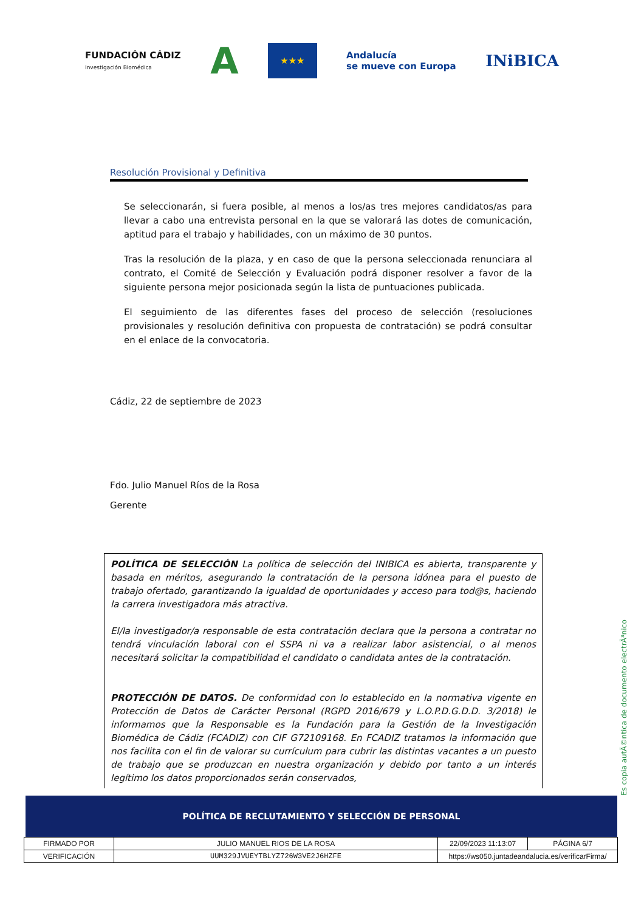FUNDACIÓN CÁDIZ
Investigación Biomédica A ★★★ Andalucía
se mueve con Europa INiBICA
Resolución Provisional y Definitiva
Se seleccionarán, si fuera posible, al menos a los/as tres mejores candidatos/as para llevar a cabo una entrevista personal en la que se valorará las dotes de comunicación, aptitud para el trabajo y habilidades, con un máximo de 30 puntos.
Tras la resolución de la plaza, y en caso de que la persona seleccionada renunciara al contrato, el Comité de Selección y Evaluación podrá disponer resolver a favor de la siguiente persona mejor posicionada según la lista de puntuaciones publicada.
El seguimiento de las diferentes fases del proceso de selección (resoluciones provisionales y resolución definitiva con propuesta de contratación) se podrá consultar en el enlace de la convocatoria.
Cádiz, 22 de septiembre de 2023
Fdo. Julio Manuel Ríos de la Rosa
Gerente
POLÍTICA DE SELECCIÓN La política de selección del INIBICA es abierta, transparente y basada en méritos, asegurando la contratación de la persona idónea para el puesto de trabajo ofertado, garantizando la igualdad de oportunidades y acceso para tod@s, haciendo la carrera investigadora más atractiva.
El/la investigador/a responsable de esta contratación declara que la persona a contratar no tendrá vinculación laboral con el SSPA ni va a realizar labor asistencial, o al menos necesitará solicitar la compatibilidad el candidato o candidata antes de la contratación.
PROTECCIÓN DE DATOS. De conformidad con lo establecido en la normativa vigente en Protección de Datos de Carácter Personal (RGPD 2016/679 y L.O.P.D.G.D.D. 3/2018) le informamos que la Responsable es la Fundación para la Gestión de la Investigación Biomédica de Cádiz (FCADIZ) con CIF G72109168. En FCADIZ tratamos la información que nos facilita con el fin de valorar su currículum para cubrir las distintas vacantes a un puesto de trabajo que se produzcan en nuestra organización y debido por tanto a un interés legítimo los datos proporcionados serán conservados,
Es copia autÃ©ntica de documento electrÃ³nico
POLÍTICA DE RECLUTAMIENTO Y SELECCIÓN DE PERSONAL
| FIRMADO POR | JULIO MANUEL RIOS DE LA ROSA | | 22/09/2023 11:13:07 | PÁGINA 6/7 |
| VERIFICACIÓN | UUM329JVUEYTBLYZ726W3VE2J6HZFE | https://ws050.juntadeandalucia.es/verificarFirma/ | | |